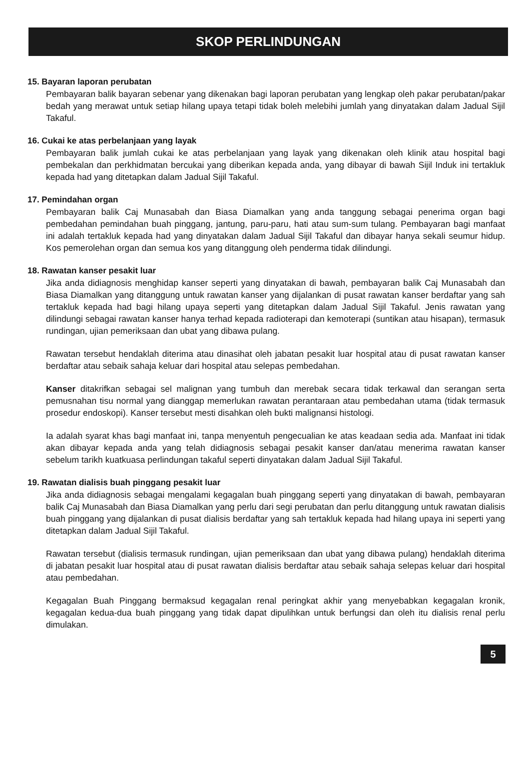SKOP PERLINDUNGAN
15. Bayaran laporan perubatan
Pembayaran balik bayaran sebenar yang dikenakan bagi laporan perubatan yang lengkap oleh pakar perubatan/pakar bedah yang merawat untuk setiap hilang upaya tetapi tidak boleh melebihi jumlah yang dinyatakan dalam Jadual Sijil Takaful.
16. Cukai ke atas perbelanjaan yang layak
Pembayaran balik jumlah cukai ke atas perbelanjaan yang layak yang dikenakan oleh klinik atau hospital bagi pembekalan dan perkhidmatan bercukai yang diberikan kepada anda, yang dibayar di bawah Sijil Induk ini tertakluk kepada had yang ditetapkan dalam Jadual Sijil Takaful.
17. Pemindahan organ
Pembayaran balik Caj Munasabah dan Biasa Diamalkan yang anda tanggung sebagai penerima organ bagi pembedahan pemindahan buah pinggang, jantung, paru-paru, hati atau sum-sum tulang. Pembayaran bagi manfaat ini adalah tertakluk kepada had yang dinyatakan dalam Jadual Sijil Takaful dan dibayar hanya sekali seumur hidup. Kos pemerolehan organ dan semua kos yang ditanggung oleh penderma tidak dilindungi.
18. Rawatan kanser pesakit luar
Jika anda didiagnosis menghidap kanser seperti yang dinyatakan di bawah, pembayaran balik Caj Munasabah dan Biasa Diamalkan yang ditanggung untuk rawatan kanser yang dijalankan di pusat rawatan kanser berdaftar yang sah tertakluk kepada had bagi hilang upaya seperti yang ditetapkan dalam Jadual Sijil Takaful. Jenis rawatan yang dilindungi sebagai rawatan kanser hanya terhad kepada radioterapi dan kemoterapi (suntikan atau hisapan), termasuk rundingan, ujian pemeriksaan dan ubat yang dibawa pulang.
Rawatan tersebut hendaklah diterima atau dinasihat oleh jabatan pesakit luar hospital atau di pusat rawatan kanser berdaftar atau sebaik sahaja keluar dari hospital atau selepas pembedahan.
Kanser ditakrifkan sebagai sel malignan yang tumbuh dan merebak secara tidak terkawal dan serangan serta pemusnahan tisu normal yang dianggap memerlukan rawatan perantaraan atau pembedahan utama (tidak termasuk prosedur endoskopi). Kanser tersebut mesti disahkan oleh bukti malignansi histologi.
Ia adalah syarat khas bagi manfaat ini, tanpa menyentuh pengecualian ke atas keadaan sedia ada. Manfaat ini tidak akan dibayar kepada anda yang telah didiagnosis sebagai pesakit kanser dan/atau menerima rawatan kanser sebelum tarikh kuatkuasa perlindungan takaful seperti dinyatakan dalam Jadual Sijil Takaful.
19. Rawatan dialisis buah pinggang pesakit luar
Jika anda didiagnosis sebagai mengalami kegagalan buah pinggang seperti yang dinyatakan di bawah, pembayaran balik Caj Munasabah dan Biasa Diamalkan yang perlu dari segi perubatan dan perlu ditanggung untuk rawatan dialisis buah pinggang yang dijalankan di pusat dialisis berdaftar yang sah tertakluk kepada had hilang upaya ini seperti yang ditetapkan dalam Jadual Sijil Takaful.
Rawatan tersebut (dialisis termasuk rundingan, ujian pemeriksaan dan ubat yang dibawa pulang) hendaklah diterima di jabatan pesakit luar hospital atau di pusat rawatan dialisis berdaftar atau sebaik sahaja selepas keluar dari hospital atau pembedahan.
Kegagalan Buah Pinggang bermaksud kegagalan renal peringkat akhir yang menyebabkan kegagalan kronik, kegagalan kedua-dua buah pinggang yang tidak dapat dipulihkan untuk berfungsi dan oleh itu dialisis renal perlu dimulakan.
5